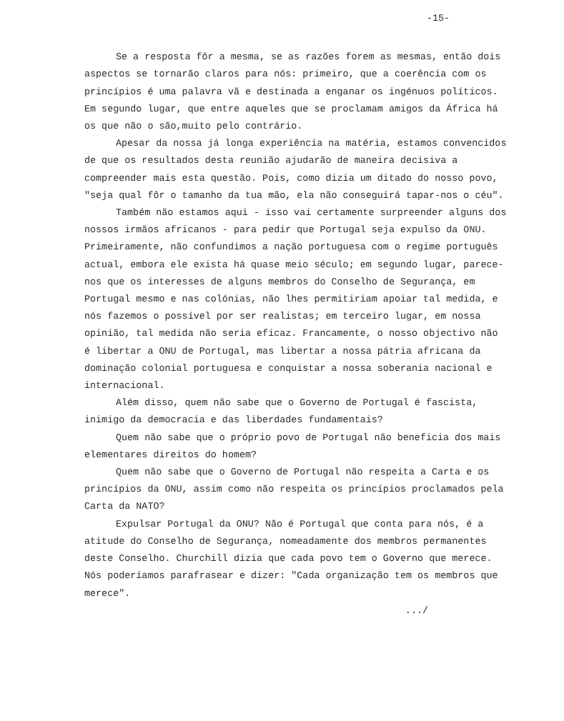-15-
Se a resposta fôr a mesma, se as razões forem as mesmas, então dois aspectos se tornarão claros para nós: primeiro, que a coerência com os princípios é uma palavra vã e destinada a enganar os ingénuos políticos. Em segundo lugar, que entre aqueles que se proclamam amigos da África há os que não o são,muito pelo contrário.
Apesar da nossa já longa experiência na matéria, estamos convencidos de que os resultados desta reunião ajudarão de maneira decisiva a compreender mais esta questão. Pois, como dizia um ditado do nosso povo, "seja qual fôr o tamanho da tua mão, ela não conseguirá tapar-nos o céu".
Também não estamos aqui - isso vai certamente surpreender alguns dos nossos irmãos africanos - para pedir que Portugal seja expulso da ONU. Primeiramente, não confundimos a nação portuguesa com o regime português actual, embora ele exista há quase meio século; em segundo lugar, parece-nos que os interesses de alguns membros do Conselho de Segurança, em Portugal mesmo e nas colónias, não lhes permitiriam apoiar tal medida, e nós fazemos o possível por ser realistas; em terceiro lugar, em nossa opinião, tal medida não seria eficaz. Francamente, o nosso objectivo não é libertar a ONU de Portugal, mas libertar a nossa pátria africana da dominação colonial portuguesa e conquistar a nossa soberania nacional e internacional.
Além disso, quem não sabe que o Governo de Portugal é fascista, inimigo da democracia e das liberdades fundamentais?
Quem não sabe que o próprio povo de Portugal não beneficia dos mais elementares direitos do homem?
Quem não sabe que o Governo de Portugal não respeita a Carta e os princípios da ONU, assim como não respeita os princípios proclamados pela Carta da NATO?
Expulsar Portugal da ONU? Não é Portugal que conta para nós, é a atitude do Conselho de Segurança, nomeadamente dos membros permanentes deste Conselho. Churchill dizia que cada povo tem o Governo que merece. Nós poderíamos parafrasear e dizer: "Cada organização tem os membros que merece".
.../